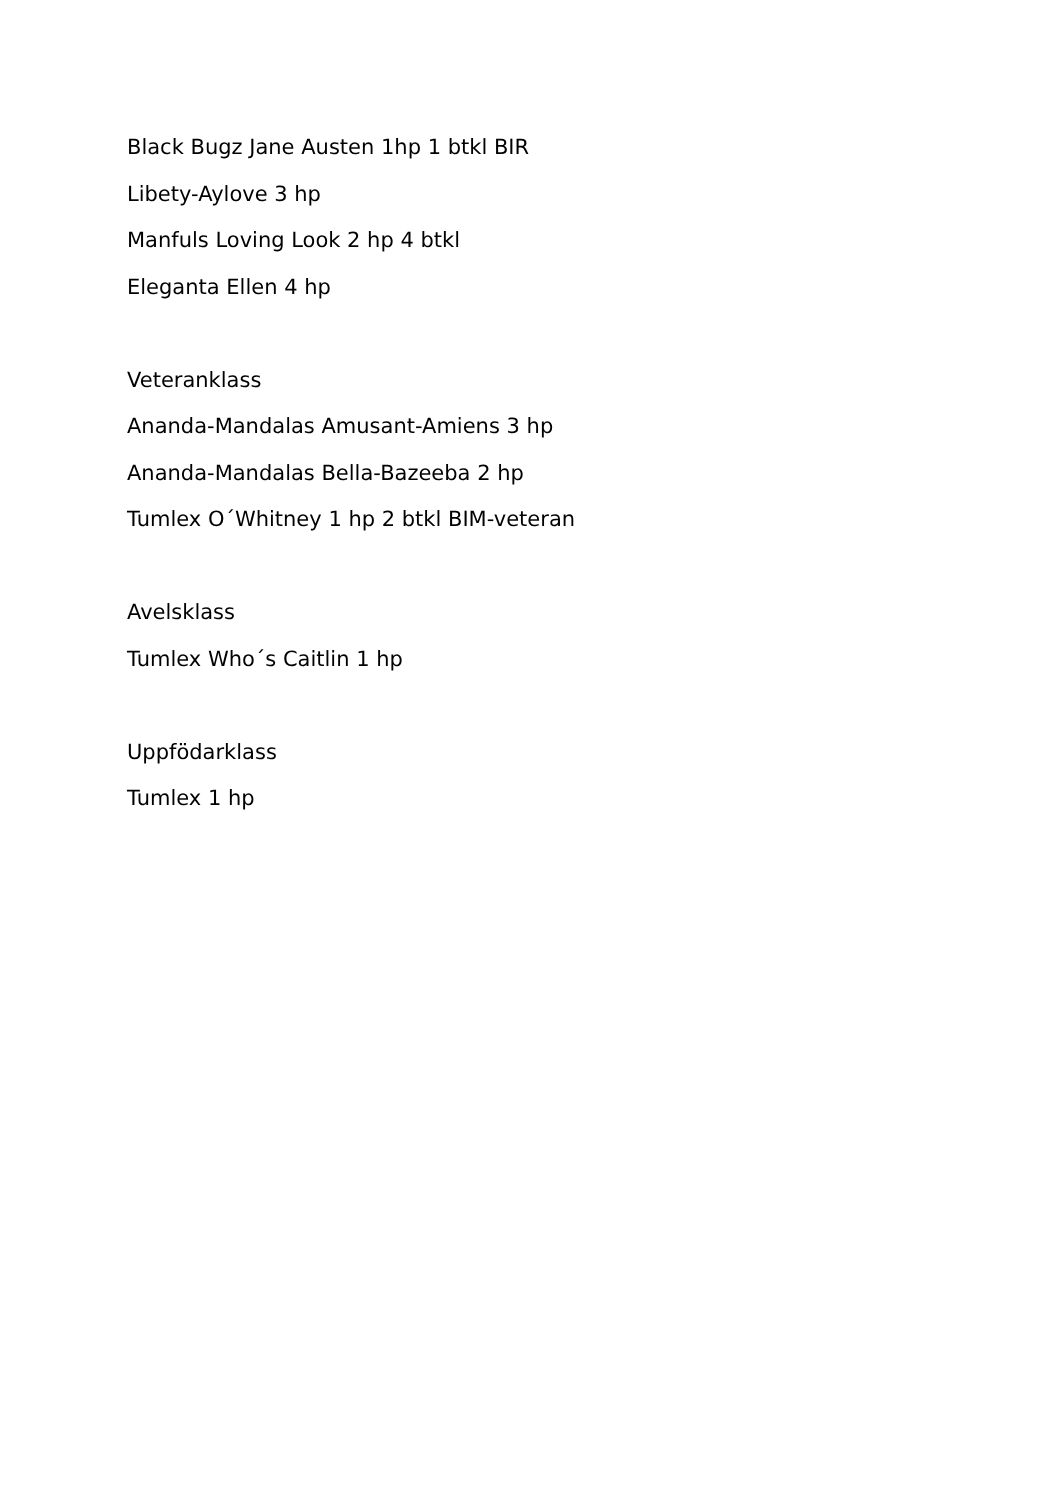Black Bugz Jane Austen 1hp 1 btkl BIR
Libety-Aylove 3 hp
Manfuls Loving Look 2 hp 4 btkl
Eleganta Ellen 4 hp
Veteranklass
Ananda-Mandalas Amusant-Amiens 3 hp
Ananda-Mandalas Bella-Bazeeba 2 hp
Tumlex O´Whitney 1 hp 2 btkl BIM-veteran
Avelsklass
Tumlex Who´s Caitlin 1 hp
Uppfödarklass
Tumlex 1 hp